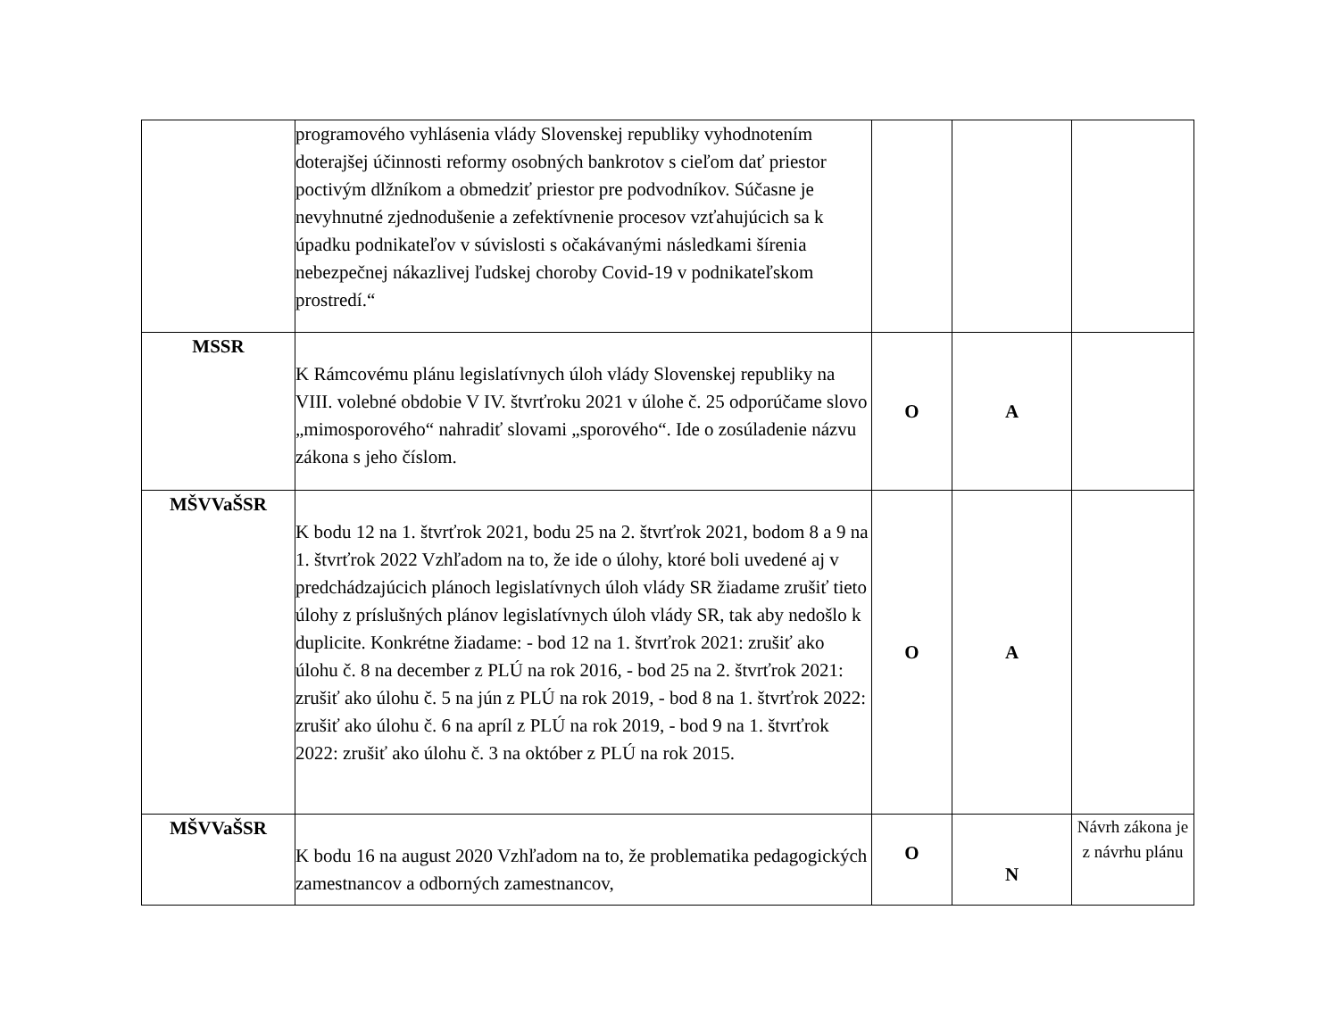| | programového vyhlásenia vlády Slovenskej republiky vyhodnotením doterajšej účinnosti reformy osobných bankrotov s cieľom dať priestor poctivým dlžníkom a obmedziť priestor pre podvodníkov. Súčasne je nevyhnutné zjednodušenie a zefektívnenie procesov vzťahujúcich sa k úpadku podnikateľov v súvislosti s očakávanými následkami šírenia nebezpečnej nákazlivej ľudskej choroby Covid-19 v podnikateľskom prostredí.“ | | | |
| MSSR | K Rámcovému plánu legislatívnych úloh vlády Slovenskej republiky na VIII. volebné obdobie V IV. štvrťroku 2021 v úlohe č. 25 odporúčame slovo „mimosporového“ nahradiť slovami „sporového“. Ide o zosúladenie názvu zákona s jeho číslom. | O | A | |
| MŠVVaŠSR | K bodu 12 na 1. štvrťrok 2021, bodu 25 na 2. štvrťrok 2021, bodom 8 a 9 na 1. štvrťrok 2022 Vzhľadom na to, že ide o úlohy, ktoré boli uvedené aj v predchádzajúcich plánoch legislatívnych úloh vlády SR žiadame zrušiť tieto úlohy z príslušných plánov legislatívnych úloh vlády SR, tak aby nedošlo k duplicite. Konkrétne žiadame: - bod 12 na 1. štvrťrok 2021: zrušiť ako úlohu č. 8 na december z PLÚ na rok 2016, - bod 25 na 2. štvrťrok 2021: zrušiť ako úlohu č. 5 na jún z PLÚ na rok 2019, - bod 8 na 1. štvrťrok 2022: zrušiť ako úlohu č. 6 na apríl z PLÚ na rok 2019, - bod 9 na 1. štvrťrok 2022: zrušiť ako úlohu č. 3 na október z PLÚ na rok 2015. | O | A | |
| MŠVVaŠSR | K bodu 16 na august 2020 Vzhľadom na to, že problematika pedagogických zamestnancov a odborných zamestnancov, | O | N | Návrh zákona je z návrhu plánu |